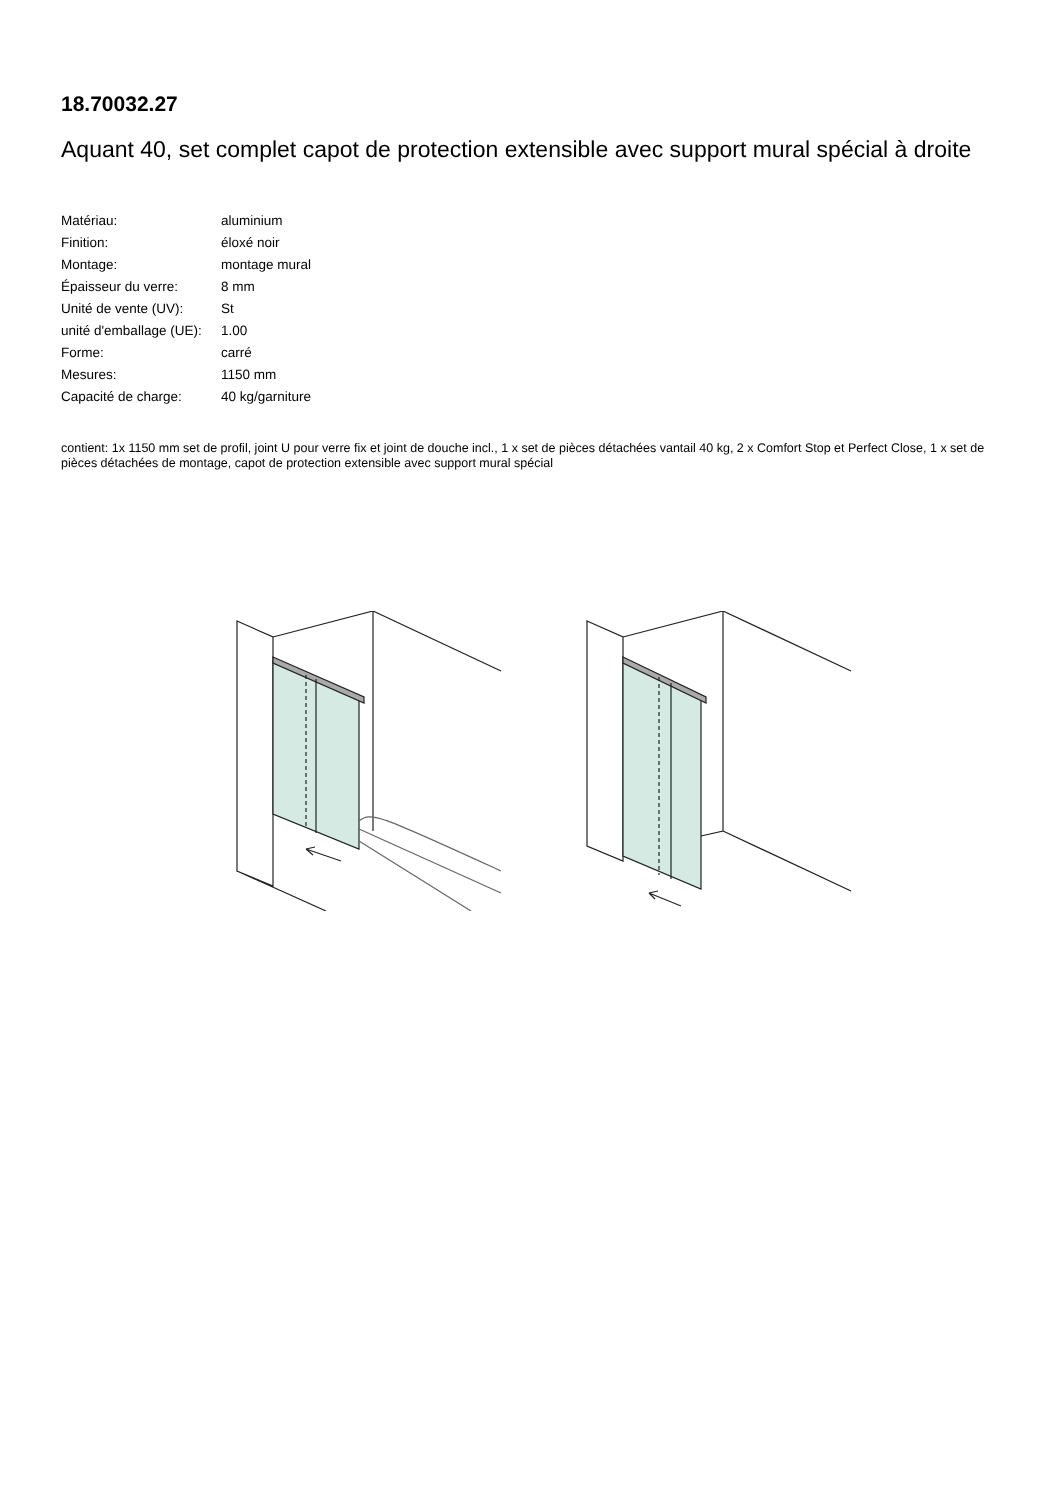18.70032.27
Aquant 40, set complet capot de protection extensible avec support mural spécial à droite
| Matériau: | aluminium |
| Finition: | éloxé noir |
| Montage: | montage mural |
| Épaisseur du verre: | 8 mm |
| Unité de vente (UV): | St |
| unité d'emballage (UE): | 1.00 |
| Forme: | carré |
| Mesures: | 1150 mm |
| Capacité de charge: | 40 kg/garniture |
contient: 1x 1150 mm set de profil, joint U pour verre fix et joint de douche incl., 1 x set de pièces détachées vantail 40 kg, 2 x Comfort Stop et Perfect Close, 1 x set de pièces détachées de montage, capot de protection extensible avec support mural spécial